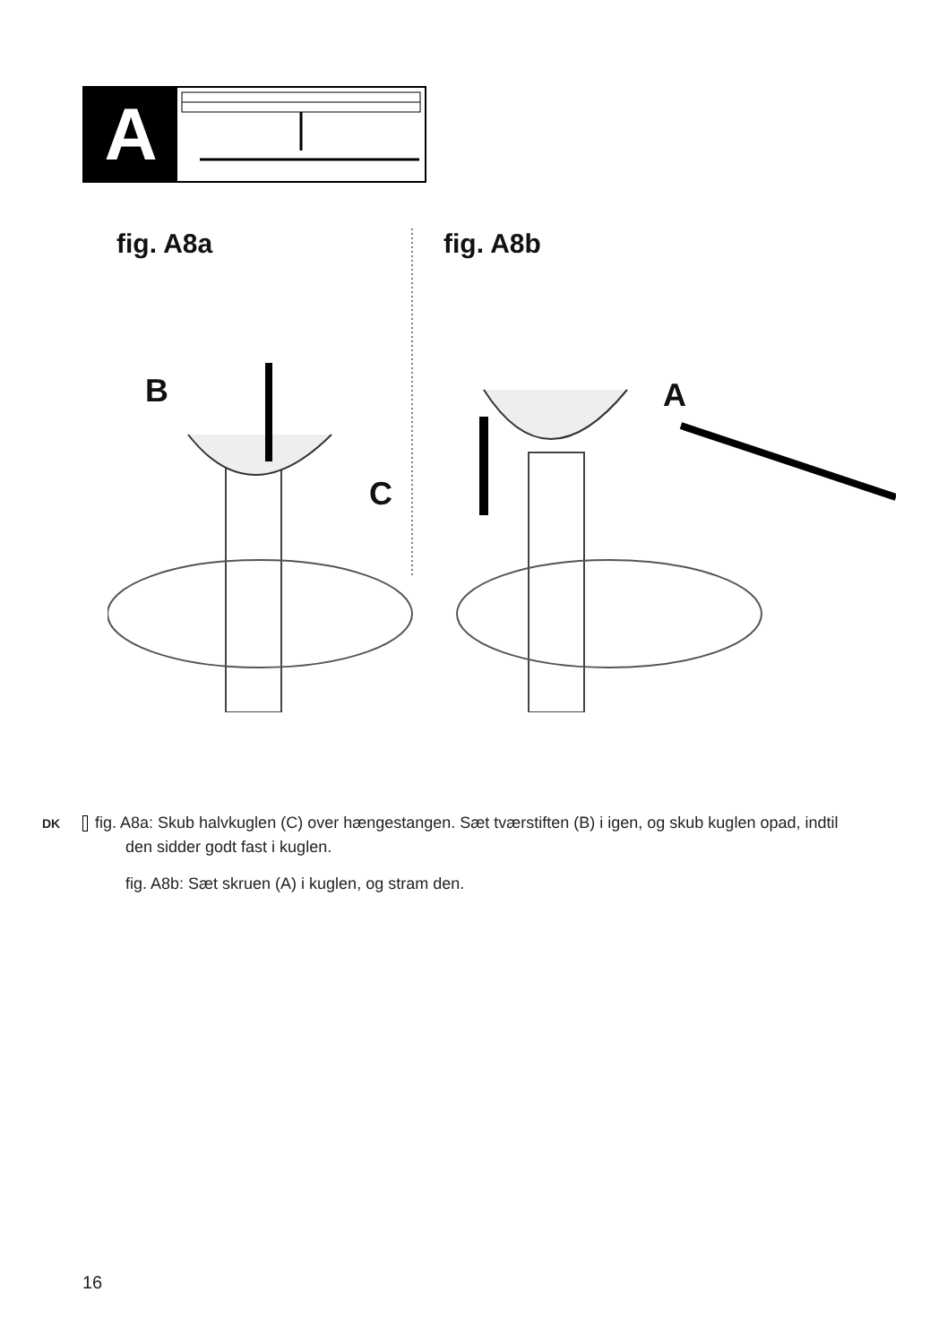A
fig. A8a fig. A8b
B
C
A
DK fig. A8a: Skub halvkuglen (C) over hængestangen. Sæt tværstiften (B) i igen, og skub kuglen opad, indtil den sidder godt fast i kuglen.
fig. A8b: Sæt skruen (A) i kuglen, og stram den.
16